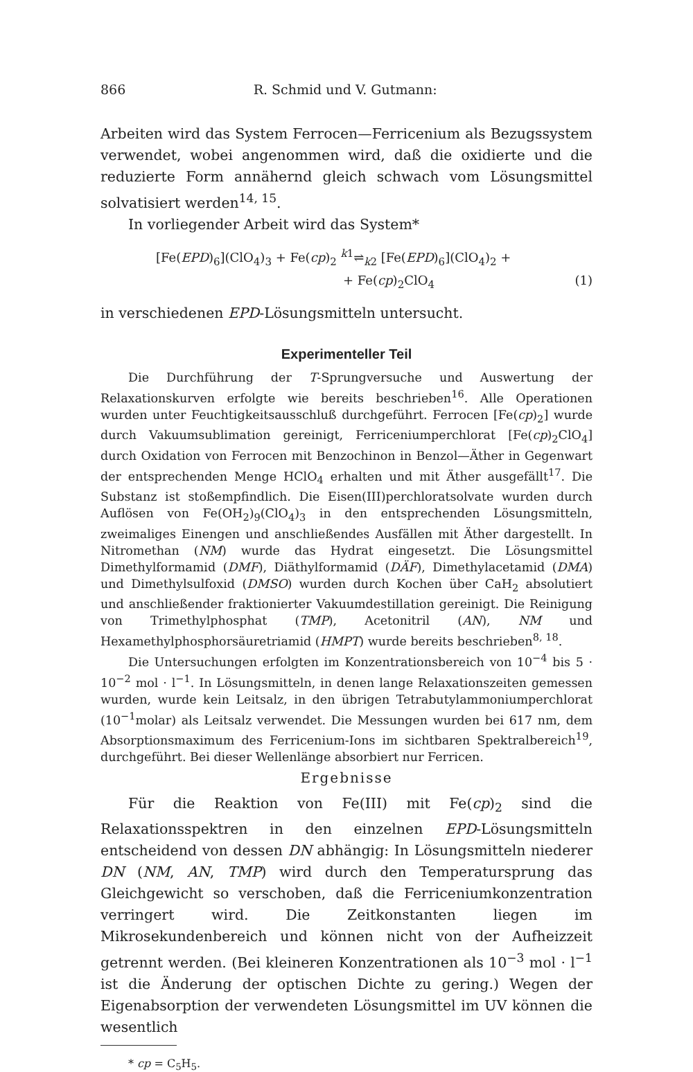866 R. Schmid und V. Gutmann:
Arbeiten wird das System Ferrocen—Ferricenium als Bezugssystem verwendet, wobei angenommen wird, daß die oxidierte und die reduzierte Form annähernd gleich schwach vom Lösungsmittel solvatisiert werden<sup>14, 15</sup>.
In vorliegender Arbeit wird das System*
[Fe(EPD)<sub>6</sub>](ClO<sub>4</sub>)<sub>3</sub> + Fe(cp)<sub>2</sub> <sup>k1</sup>⇌<sub>k2</sub> [Fe(EPD)<sub>6</sub>](ClO<sub>4</sub>)<sub>2</sub> +
+ Fe(cp)<sub>2</sub>ClO<sub>4</sub> (1)
in verschiedenen EPD-Lösungsmitteln untersucht.
Experimenteller Teil
Die Durchführung der T-Sprungversuche und Auswertung der Relaxationskurven erfolgte wie bereits beschrieben<sup>16</sup>. Alle Operationen wurden unter Feuchtigkeitsausschluß durchgeführt. Ferrocen [Fe(cp)<sub>2</sub>] wurde durch Vakuumsublimation gereinigt, Ferriceniumperchlorat [Fe(cp)<sub>2</sub>ClO<sub>4</sub>] durch Oxidation von Ferrocen mit Benzochinon in Benzol—Äther in Gegenwart der entsprechenden Menge HClO<sub>4</sub> erhalten und mit Äther ausgefällt<sup>17</sup>. Die Substanz ist stoßempfindlich. Die Eisen(III)perchloratsolvate wurden durch Auflösen von Fe(OH<sub>2</sub>)<sub>9</sub>(ClO<sub>4</sub>)<sub>3</sub> in den entsprechenden Lösungsmitteln, zweimaliges Einengen und anschließendes Ausfällen mit Äther dargestellt. In Nitromethan (NM) wurde das Hydrat eingesetzt. Die Lösungsmittel Dimethylformamid (DMF), Diäthylformamid (DÄF), Dimethylacetamid (DMA) und Dimethylsulfoxid (DMSO) wurden durch Kochen über CaH<sub>2</sub> absolutiert und anschließender fraktionierter Vakuumdestillation gereinigt. Die Reinigung von Trimethylphosphat (TMP), Acetonitril (AN), NM und Hexamethylphosphorsäuretriamid (HMPT) wurde bereits beschrieben<sup>8, 18</sup>.
Die Untersuchungen erfolgten im Konzentrationsbereich von 10<sup>−4</sup> bis 5 · 10<sup>−2</sup> mol · l<sup>−1</sup>. In Lösungsmitteln, in denen lange Relaxationszeiten gemessen wurden, wurde kein Leitsalz, in den übrigen Tetrabutylammoniumperchlorat (10<sup>−1</sup>molar) als Leitsalz verwendet. Die Messungen wurden bei 617 nm, dem Absorptionsmaximum des Ferricenium-Ions im sichtbaren Spektralbereich<sup>19</sup>, durchgeführt. Bei dieser Wellenlänge absorbiert nur Ferricen.
Ergebnisse
Für die Reaktion von Fe(III) mit Fe(cp)<sub>2</sub> sind die Relaxationsspektren in den einzelnen EPD-Lösungsmitteln entscheidend von dessen DN abhängig: In Lösungsmitteln niederer DN (NM, AN, TMP) wird durch den Temperatursprung das Gleichgewicht so verschoben, daß die Ferriceniumkonzentration verringert wird. Die Zeitkonstanten liegen im Mikrosekundenbereich und können nicht von der Aufheizzeit getrennt werden. (Bei kleineren Konzentrationen als 10<sup>−3</sup> mol · l<sup>−1</sup> ist die Änderung der optischen Dichte zu gering.) Wegen der Eigenabsorption der verwendeten Lösungsmittel im UV können die wesentlich
* cp = C<sub>5</sub>H<sub>5</sub>.